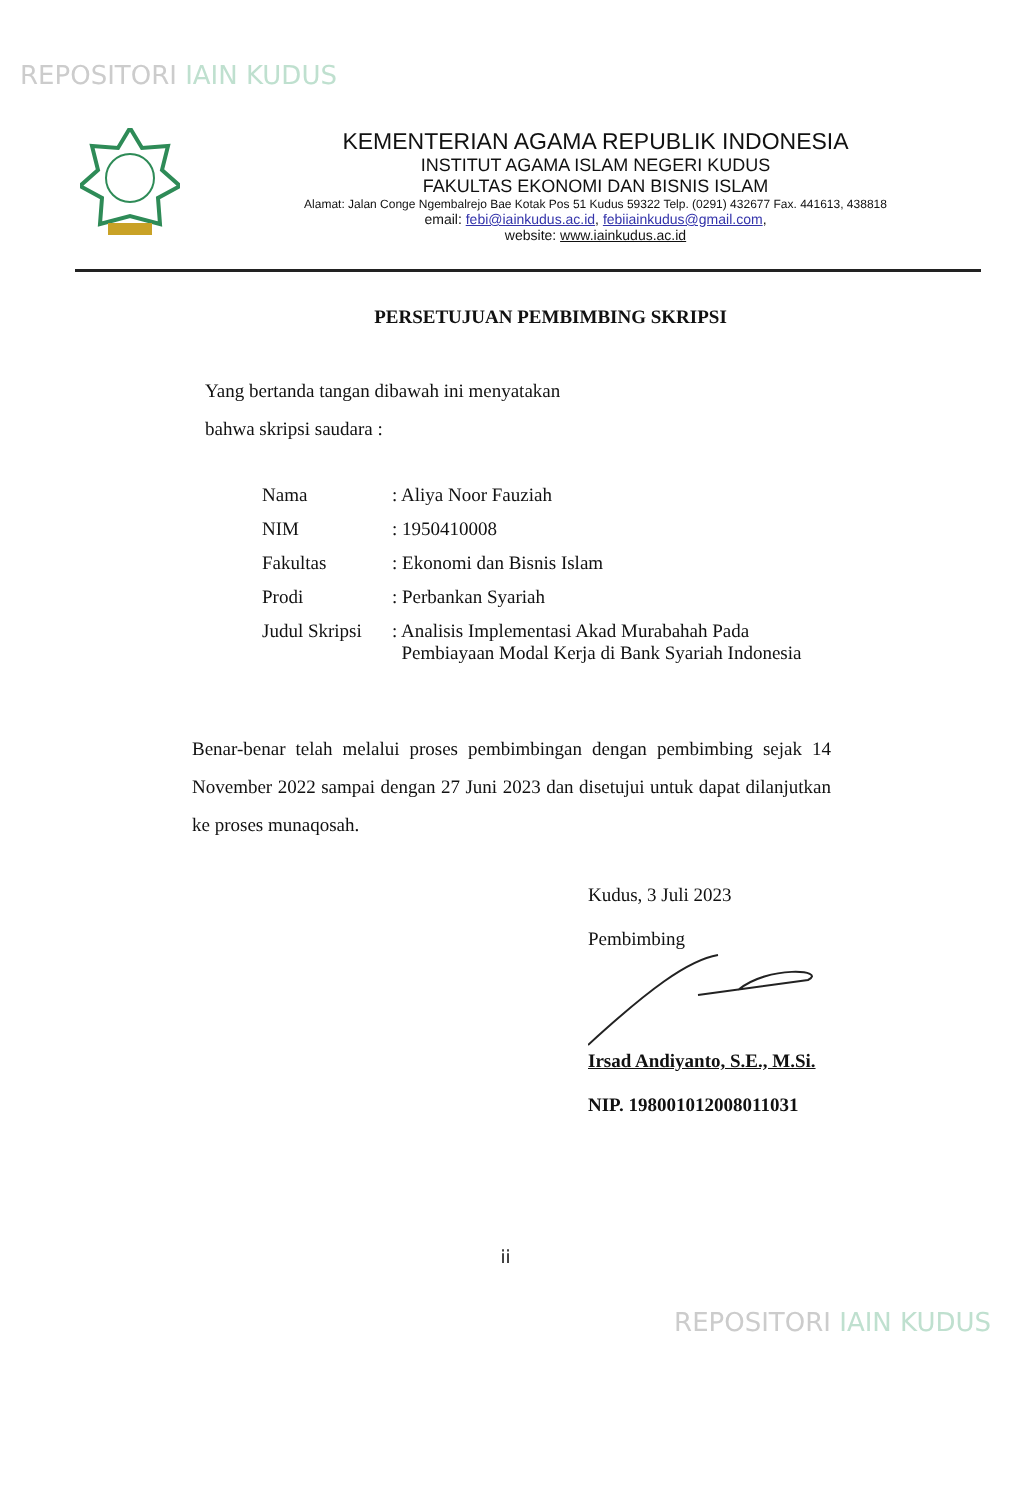REPOSITORI IAIN KUDUS
KEMENTERIAN AGAMA REPUBLIK INDONESIA
INSTITUT AGAMA ISLAM NEGERI KUDUS
FAKULTAS EKONOMI DAN BISNIS ISLAM
Alamat: Jalan Conge Ngembalrejo Bae Kotak Pos 51 Kudus 59322 Telp. (0291) 432677 Fax. 441613, 438818
email: febi@iainkudus.ac.id, febiiainkudus@gmail.com,
website: www.iainkudus.ac.id
PERSETUJUAN PEMBIMBING SKRIPSI
Yang bertanda tangan dibawah ini menyatakan
bahwa skripsi saudara :
| Nama | : Aliya Noor Fauziah |
| NIM | : 1950410008 |
| Fakultas | : Ekonomi dan Bisnis Islam |
| Prodi | : Perbankan Syariah |
| Judul Skripsi | : Analisis Implementasi Akad Murabahah Pada Pembiayaan Modal Kerja di Bank Syariah Indonesia |
Benar-benar telah melalui proses pembimbingan dengan pembimbing sejak 14 November 2022 sampai dengan 27 Juni 2023 dan disetujui untuk dapat dilanjutkan ke proses munaqosah.
Kudus, 3 Juli 2023
Pembimbing Irsad Andiyanto, S.E., M.Si.
NIP. 198001012008011031
ii
REPOSITORI IAIN KUDUS